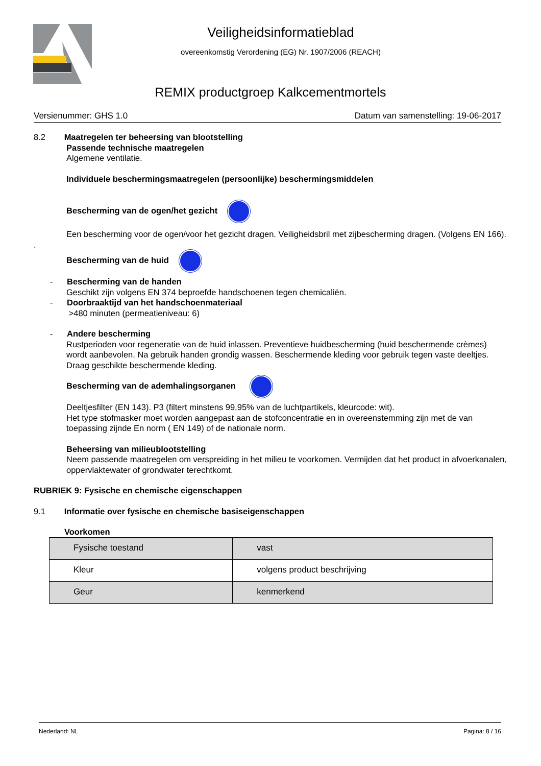Veiligheidsinformatieblad
overeenkomstig Verordening (EG) Nr. 1907/2006 (REACH)
REMIX productgroep Kalkcementmortels
Versienummer: GHS 1.0 Datum van samenstelling: 19-06-2017
8.2 Maatregelen ter beheersing van blootstelling
Passende technische maatregelen
Algemene ventilatie.
Individuele beschermingsmaatregelen (persoonlijke) beschermingsmiddelen
Bescherming van de ogen/het gezicht
Een bescherming voor de ogen/voor het gezicht dragen. Veiligheidsbril met zijbescherming dragen. (Volgens EN 166).
.
Bescherming van de huid
- Bescherming van de handen
Geschikt zijn volgens EN 374 beproefde handschoenen tegen chemicaliën.
- Doorbraaktijd van het handschoenmateriaal
>480 minuten (permeatieniveau: 6)
- Andere bescherming
Rustperioden voor regeneratie van de huid inlassen. Preventieve huidbescherming (huid beschermende crèmes) wordt aanbevolen. Na gebruik handen grondig wassen. Beschermende kleding voor gebruik tegen vaste deeltjes. Draag geschikte beschermende kleding.
Bescherming van de ademhalingsorganen
Deeltjesfilter (EN 143). P3 (filtert minstens 99,95% van de luchtpartikels, kleurcode: wit).
Het type stofmasker moet worden aangepast aan de stofconcentratie en in overeenstemming zijn met de van toepassing zijnde En norm ( EN 149) of de nationale norm.
Beheersing van milieublootstelling
Neem passende maatregelen om verspreiding in het milieu te voorkomen. Vermijden dat het product in afvoerkanalen, oppervlaktewater of grondwater terechtkomt.
RUBRIEK 9: Fysische en chemische eigenschappen
9.1 Informatie over fysische en chemische basiseigenschappen
Voorkomen
| Fysische toestand | vast |
| Kleur | volgens product beschrijving |
| Geur | kenmerkend |
Nederland: NL Pagina: 8 / 16